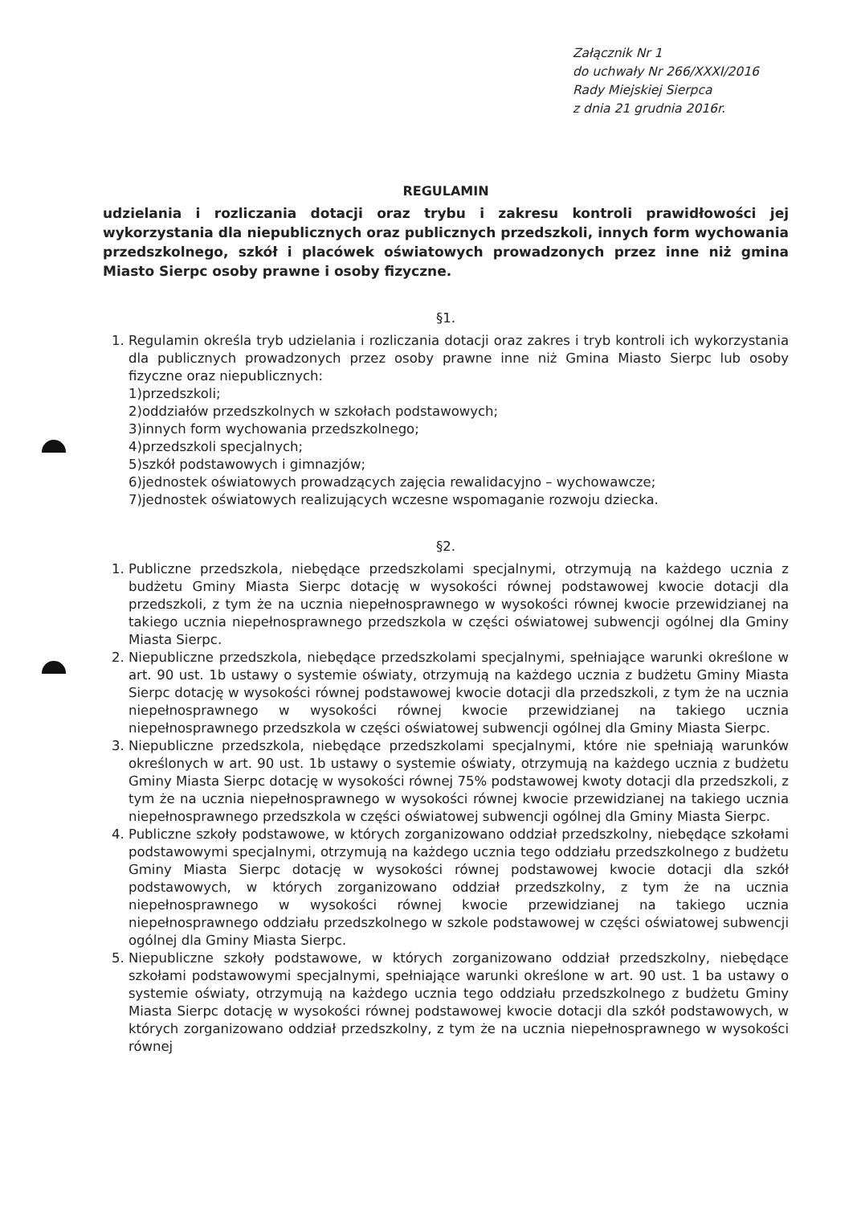Załącznik Nr 1
do uchwały Nr 266/XXXI/2016
Rady Miejskiej Sierpca
z dnia 21 grudnia 2016r.
REGULAMIN
udzielania i rozliczania dotacji oraz trybu i zakresu kontroli prawidłowości jej wykorzystania dla niepublicznych oraz publicznych przedszkoli, innych form wychowania przedszkolnego, szkół i placówek oświatowych prowadzonych przez inne niż gmina Miasto Sierpc osoby prawne i osoby fizyczne.
§1.
1. Regulamin określa tryb udzielania i rozliczania dotacji oraz zakres i tryb kontroli ich wykorzystania dla publicznych prowadzonych przez osoby prawne inne niż Gmina Miasto Sierpc lub osoby fizyczne oraz niepublicznych:
1)przedszkoli;
2)oddziałów przedszkolnych w szkołach podstawowych;
3)innych form wychowania przedszkolnego;
4)przedszkoli specjalnych;
5)szkół podstawowych i gimnazjów;
6)jednostek oświatowych prowadzących zajęcia rewalidacyjno – wychowawcze;
7)jednostek oświatowych realizujących wczesne wspomaganie rozwoju dziecka.
§2.
1. Publiczne przedszkola, niebędące przedszkolami specjalnymi, otrzymują na każdego ucznia z budżetu Gminy Miasta Sierpc dotację w wysokości równej podstawowej kwocie dotacji dla przedszkoli, z tym że na ucznia niepełnosprawnego w wysokości równej kwocie przewidzianej na takiego ucznia niepełnosprawnego przedszkola w części oświatowej subwencji ogólnej dla Gminy Miasta Sierpc.
2. Niepubliczne przedszkola, niebędące przedszkolami specjalnymi, spełniające warunki określone w art. 90 ust. 1b ustawy o systemie oświaty, otrzymują na każdego ucznia z budżetu Gminy Miasta Sierpc dotację w wysokości równej podstawowej kwocie dotacji dla przedszkoli, z tym że na ucznia niepełnosprawnego w wysokości równej kwocie przewidzianej na takiego ucznia niepełnosprawnego przedszkola w części oświatowej subwencji ogólnej dla Gminy Miasta Sierpc.
3. Niepubliczne przedszkola, niebędące przedszkolami specjalnymi, które nie spełniają warunków określonych w art. 90 ust. 1b ustawy o systemie oświaty, otrzymują na każdego ucznia z budżetu Gminy Miasta Sierpc dotację w wysokości równej 75% podstawowej kwoty dotacji dla przedszkoli, z tym że na ucznia niepełnosprawnego w wysokości równej kwocie przewidzianej na takiego ucznia niepełnosprawnego przedszkola w części oświatowej subwencji ogólnej dla Gminy Miasta Sierpc.
4. Publiczne szkoły podstawowe, w których zorganizowano oddział przedszkolny, niebędące szkołami podstawowymi specjalnymi, otrzymują na każdego ucznia tego oddziału przedszkolnego z budżetu Gminy Miasta Sierpc dotację w wysokości równej podstawowej kwocie dotacji dla szkół podstawowych, w których zorganizowano oddział przedszkolny, z tym że na ucznia niepełnosprawnego w wysokości równej kwocie przewidzianej na takiego ucznia niepełnosprawnego oddziału przedszkolnego w szkole podstawowej w części oświatowej subwencji ogólnej dla Gminy Miasta Sierpc.
5. Niepubliczne szkoły podstawowe, w których zorganizowano oddział przedszkolny, niebędące szkołami podstawowymi specjalnymi, spełniające warunki określone w art. 90 ust. 1 ba ustawy o systemie oświaty, otrzymują na każdego ucznia tego oddziału przedszkolnego z budżetu Gminy Miasta Sierpc dotację w wysokości równej podstawowej kwocie dotacji dla szkół podstawowych, w których zorganizowano oddział przedszkolny, z tym że na ucznia niepełnosprawnego w wysokości równej